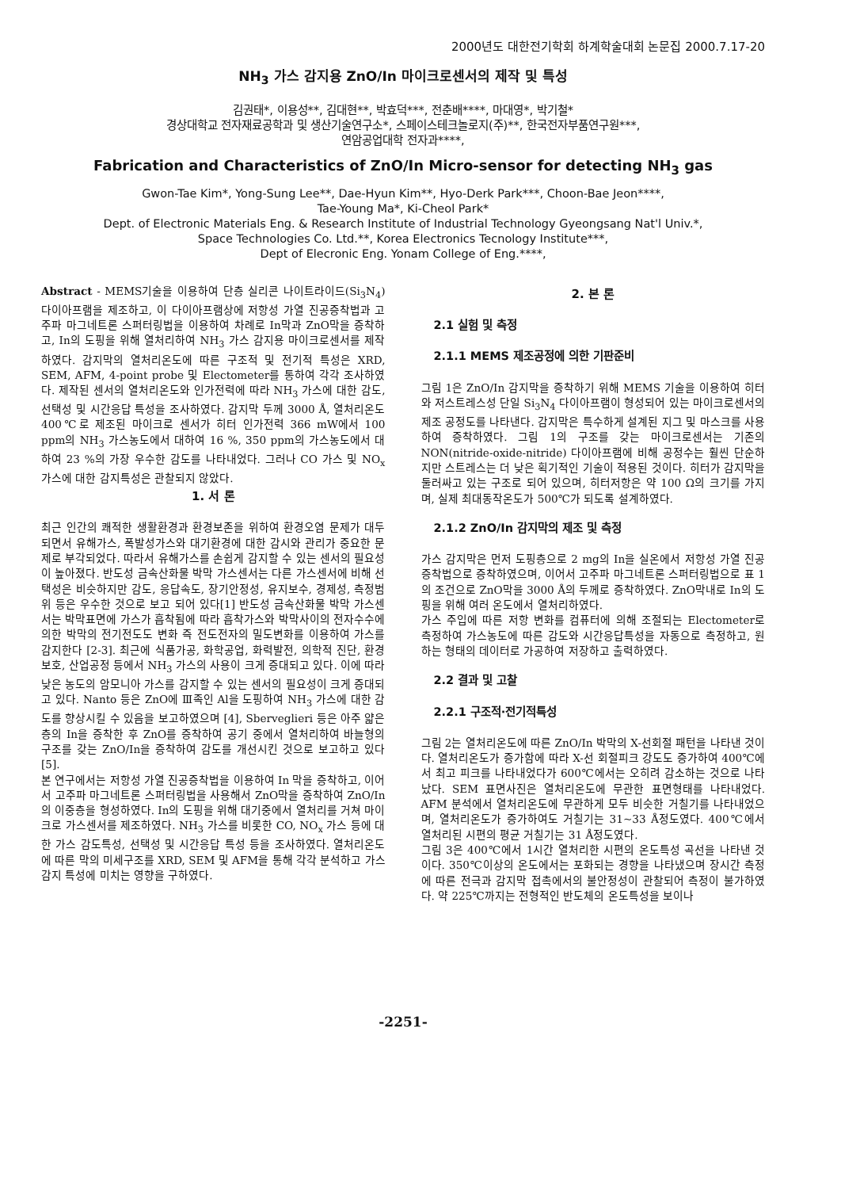2000년도 대한전기학회 하계학술대회 논문집 2000.7.17-20
NH<sub>3</sub> 가스 감지용 ZnO/In 마이크로센서의 제작 및 특성
김권태*, 이용성**, 김대현**, 박효덕***, 전춘배****, 마대영*, 박기철*
경상대학교 전자재료공학과 및 생산기술연구소*, 스페이스테크놀로지(주)**, 한국전자부품연구원***,
연암공업대학 전자과****,
Fabrication and Characteristics of ZnO/In Micro-sensor for detecting NH<sub>3</sub> gas
Gwon-Tae Kim*, Yong-Sung Lee**, Dae-Hyun Kim**, Hyo-Derk Park***, Choon-Bae Jeon****,
Tae-Young Ma*, Ki-Cheol Park*
Dept. of Electronic Materials Eng. & Research Institute of Industrial Technology Gyeongsang Nat'l Univ.*,
Space Technologies Co. Ltd.**, Korea Electronics Tecnology Institute***,
Dept of Elecronic Eng. Yonam College of Eng.****,
Abstract - MEMS기술을 이용하여 단층 실리콘 나이트라이드(Si<sub>3</sub>N<sub>4</sub>) 다이아프램을 제조하고, 이 다이아프램상에 저항성 가열 진공증착법과 고주파 마그네트론 스퍼터링법을 이용하여 차례로 In막과 ZnO막을 증착하고, In의 도핑을 위해 열처리하여 NH<sub>3</sub> 가스 감지용 마이크로센서를 제작하였다. 감지막의 열처리온도에 따른 구조적 및 전기적 특성은 XRD, SEM, AFM, 4-point probe 및 Electometer를 통하여 각각 조사하였다. 제작된 센서의 열처리온도와 인가전력에 따라 NH<sub>3</sub> 가스에 대한 감도, 선택성 및 시간응답 특성을 조사하였다. 감지막 두께 3000 Å, 열처리온도 400℃로 제조된 마이크로 센서가 히터 인가전력 366 mW에서 100 ppm의 NH<sub>3</sub> 가스농도에서 대하여 16 %, 350 ppm의 가스농도에서 대하여 23 %의 가장 우수한 감도를 나타내었다. 그러나 CO 가스 및 NO<sub>x</sub> 가스에 대한 감지특성은 관찰되지 않았다.
1. 서 론
최근 인간의 쾌적한 생활환경과 환경보존을 위하여 환경오염 문제가 대두되면서 유해가스, 폭발성가스와 대기환경에 대한 감시와 관리가 중요한 문제로 부각되었다. 따라서 유해가스를 손쉽게 감지할 수 있는 센서의 필요성이 높아졌다. 반도성 금속산화물 박막 가스센서는 다른 가스센서에 비해 선택성은 비슷하지만 감도, 응답속도, 장기안정성, 유지보수, 경제성, 측정범위 등은 우수한 것으로 보고 되어 있다[1] 반도성 금속산화물 박막 가스센서는 박막표면에 가스가 흡착됨에 따라 흡착가스와 박막사이의 전자수수에 의한 박막의 전기전도도 변화 즉 전도전자의 밀도변화를 이용하여 가스를 감지한다 [2-3]. 최근에 식품가공, 화학공업, 화력발전, 의학적 진단, 환경보호, 산업공정 등에서 NH<sub>3</sub> 가스의 사용이 크게 증대되고 있다. 이에 따라 낮은 농도의 암모니아 가스를 감지할 수 있는 센서의 필요성이 크게 증대되고 있다. Nanto 등은 ZnO에 Ⅲ족인 Al을 도핑하여 NH<sub>3</sub> 가스에 대한 감도를 향상시킬 수 있음을 보고하였으며 [4], Sberveglieri 등은 아주 얇은 층의 In을 증착한 후 ZnO를 증착하여 공기 중에서 열처리하여 바늘형의 구조를 갖는 ZnO/In을 증착하여 감도를 개선시킨 것으로 보고하고 있다[5].
본 연구에서는 저항성 가열 진공증착법을 이용하여 In 막을 증착하고, 이어서 고주파 마그네트론 스퍼터링법을 사용해서 ZnO막을 증착하여 ZnO/In의 이중층을 형성하였다. In의 도핑을 위해 대기중에서 열처리를 거쳐 마이크로 가스센서를 제조하였다. NH<sub>3</sub> 가스를 비롯한 CO, NO<sub>x</sub> 가스 등에 대한 가스 감도특성, 선택성 및 시간응답 특성 등을 조사하였다. 열처리온도에 따른 막의 미세구조를 XRD, SEM 및 AFM을 통해 각각 분석하고 가스감지 특성에 미치는 영향을 구하였다.
2. 본 론
2.1 실험 및 측정
2.1.1 MEMS 제조공정에 의한 기판준비
그림 1은 ZnO/In 감지막을 증착하기 위해 MEMS 기술을 이용하여 히터와 저스트레스성 단일 Si<sub>3</sub>N<sub>4</sub> 다이아프램이 형성되어 있는 마이크로센서의 제조 공정도를 나타낸다. 감지막은 특수하게 설계된 지그 및 마스크를 사용하여 증착하였다. 그림 1의 구조를 갖는 마이크로센서는 기존의 NON(nitride-oxide-nitride) 다이아프램에 비해 공정수는 훨씬 단순하지만 스트레스는 더 낮은 획기적인 기술이 적용된 것이다. 히터가 감지막을 둘러싸고 있는 구조로 되어 있으며, 히터저항은 약 100 Ω의 크기를 가지며, 실제 최대동작온도가 500℃가 되도록 설계하였다.
2.1.2 ZnO/In 감지막의 제조 및 측정
가스 감지막은 먼저 도핑층으로 2 mg의 In을 실온에서 저항성 가열 진공증착법으로 증착하였으며, 이어서 고주파 마그네트론 스퍼터링법으로 표 1의 조건으로 ZnO막을 3000 Å의 두께로 증착하였다. ZnO막내로 In의 도핑을 위해 여러 온도에서 열처리하였다.
가스 주입에 따른 저항 변화를 컴퓨터에 의해 조절되는 Electometer로 측정하여 가스농도에 따른 감도와 시간응답특성을 자동으로 측정하고, 원하는 형태의 데이터로 가공하여 저장하고 출력하였다.
2.2 결과 및 고찰
2.2.1 구조적·전기적특성
그림 2는 열처리온도에 따른 ZnO/In 박막의 X-선회절 패턴을 나타낸 것이다. 열처리온도가 증가함에 따라 X-선 회절피크 강도도 증가하여 400℃에서 최고 피크를 나타내었다가 600℃에서는 오히려 감소하는 것으로 나타났다. SEM 표면사진은 열처리온도에 무관한 표면형태를 나타내었다. AFM 분석에서 열처리온도에 무관하게 모두 비슷한 거칠기를 나타내었으며, 열처리온도가 증가하여도 거칠기는 31~33 Å정도였다. 400℃에서 열처리된 시편의 평균 거칠기는 31 Å정도였다.
그림 3은 400℃에서 1시간 열처리한 시편의 온도특성 곡선을 나타낸 것이다. 350℃이상의 온도에서는 포화되는 경향을 나타냈으며 장시간 측정에 따른 전극과 감지막 접촉에서의 불안정성이 관찰되어 측정이 불가하였다. 약 225℃까지는 전형적인 반도체의 온도특성을 보이나
-2251-